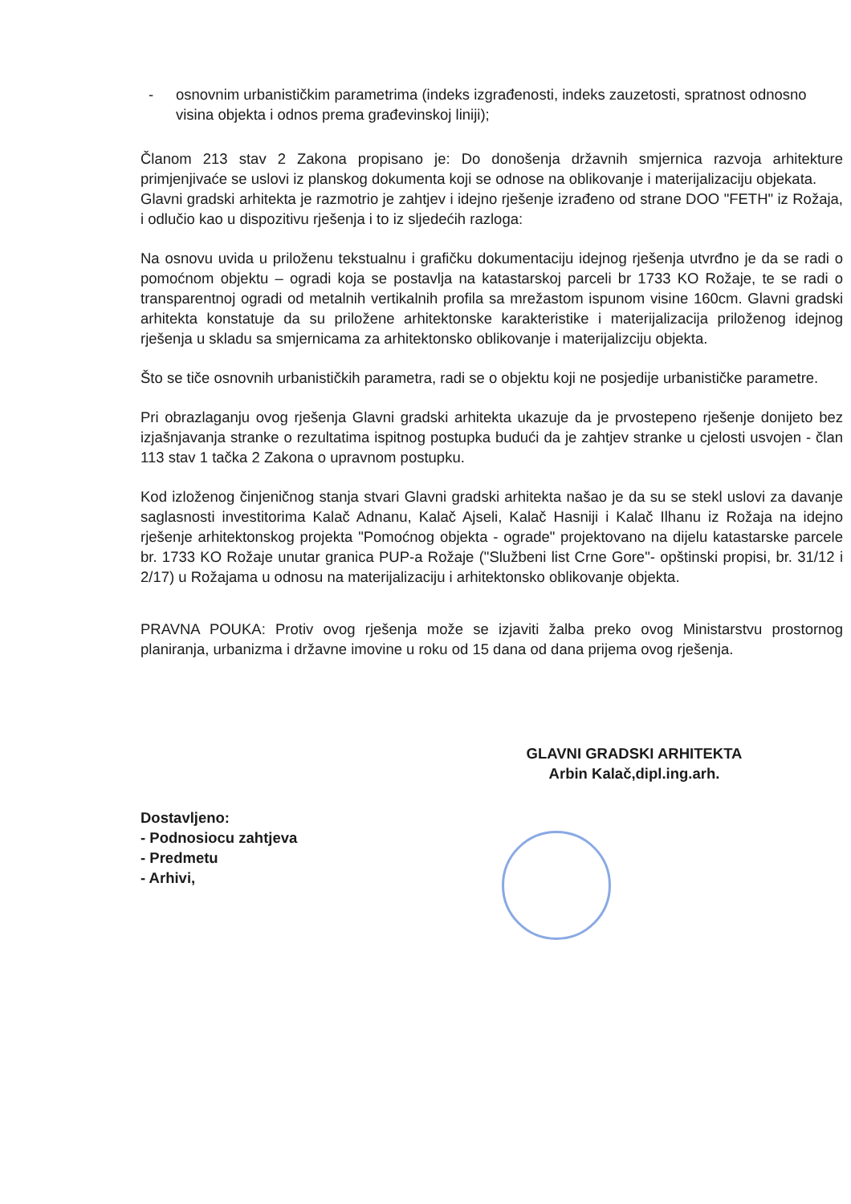- osnovnim urbanističkim parametrima (indeks izgrađenosti, indeks zauzetosti, spratnost odnosno visina objekta i odnos prema građevinskoj liniji);
Članom 213 stav 2 Zakona propisano je: Do donošenja državnih smjernica razvoja arhitekture primjenjivaće se uslovi iz planskog dokumenta koji se odnose na oblikovanje i materijalizaciju objekata.
Glavni gradski arhitekta je razmotrio je zahtjev i idejno rješenje izrađeno od strane DOO "FETH" iz Rožaja, i odlučio kao u dispozitivu rješenja i to iz sljedećih razloga:
Na osnovu uvida u priloženu tekstualnu i grafičku dokumentaciju idejnog rješenja utvrđno je da se radi o pomoćnom objektu – ogradi koja se postavlja na katastarskoj parceli br 1733 KO Rožaje, te se radi o transparentnoj ogradi od metalnih vertikalnih profila sa mrežastom ispunom visine 160cm. Glavni gradski arhitekta konstatuje da su priložene arhitektonske karakteristike i materijalizacija priloženog idejnog rješenja u skladu sa smjernicama za arhitektonsko oblikovanje i materijalizciju objekta.
Što se tiče osnovnih urbanističkih parametra, radi se o objektu koji ne posjedije urbanističke parametre.
Pri obrazlaganju ovog rješenja Glavni gradski arhitekta ukazuje da je prvostepeno rješenje donijeto bez izjašnjavanja stranke o rezultatima ispitnog postupka budući da je zahtjev stranke u cjelosti usvojen - član 113 stav 1 tačka 2 Zakona o upravnom postupku.
Kod izloženog činjeničnog stanja stvari Glavni gradski arhitekta našao je da su se stekl uslovi za davanje saglasnosti investitorima Kalač Adnanu, Kalač Ajseli, Kalač Hasniji i Kalač Ilhanu iz Rožaja na idejno rješenje arhitektonskog projekta "Pomoćnog objekta - ograde" projektovano na dijelu katastarske parcele br. 1733 KO Rožaje unutar granica PUP-a Rožaje ("Službeni list Crne Gore"- opštinski propisi, br. 31/12 i 2/17) u Rožajama u odnosu na materijalizaciju i arhitektonsko oblikovanje objekta.
PRAVNA POUKA: Protiv ovog rješenja može se izjaviti žalba preko ovog Ministarstvu prostornog planiranja, urbanizma i državne imovine u roku od 15 dana od dana prijema ovog rješenja.
GLAVNI GRADSKI ARHITEKTA
Arbin Kalač,dipl.ing.arh.
Dostavljeno:
- Podnosiocu zahtjeva
- Predmetu
- Arhivi,